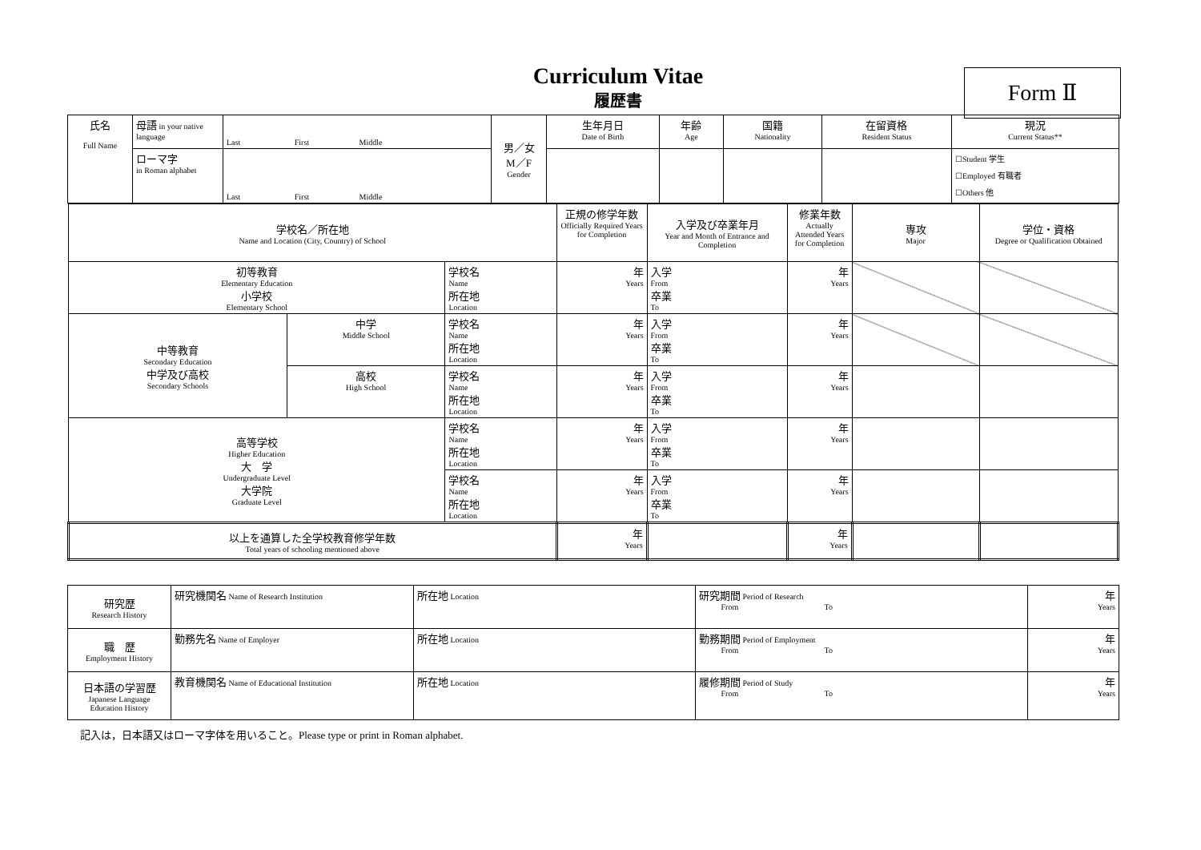Curriculum Vitae
履歴書
Form Ⅱ
| 氏名 Full Name | 母語 in your native language | Last First Middle | 男／女 M／F Gender | 生年月日 Date of Birth | 年齢 Age | 国籍 Nationality | 在留資格 Resident Status | 現況 Current Status** |
| | ローマ字 in Roman alphabet | Last First Middle | | | | | | ☐Student 学生 ☐Employed 有職者 ☐Others 他 |
| 学校名／所在地 Name and Location (City, Country) of School | | | 正規の修学年数 Officially Required Years for Completion | 入学及び卒業年月 Year and Month of Entrance and Completion | 修業年数 Actually Attended Years for Completion | 専攻 Major | 学位・資格 Degree or Qualification Obtained |
| 初等教育 Elementary Education 小学校 Elementary School | | 学校名 Name 所在地 Location | 年 Years | 入学 From 卒業 To | 年 Years | | |
| 中等教育 Secondary Education 中学及び高校 Secondary Schools | 中学 Middle School | 学校名 Name 所在地 Location | 年 Years | 入学 From 卒業 To | 年 Years | | |
| | 高校 High School | 学校名 Name 所在地 Location | 年 Years | 入学 From 卒業 To | 年 Years | | |
| 高等学校 Higher Education 大 学 Undergraduate Level 大学院 Graduate Level | | 学校名 Name 所在地 Location | 年 Years | 入学 From 卒業 To | 年 Years | | |
| | | 学校名 Name 所在地 Location | 年 Years | 入学 From 卒業 To | 年 Years | | |
| 以上を通算した全学校教育修学年数 Total years of schooling mentioned above | | | 年 Years | | 年 Years | | |
| 研究歴 Research History | 研究機関名 Name of Research Institution | 所在地 Location | 研究期間 Period of Research From To | 年 Years |
| 職 歴 Employment History | 勤務先名 Name of Employer | 所在地 Location | 勤務期間 Period of Employment From To | 年 Years |
| 日本語の学習歴 Japanese Language Education History | 教育機関名 Name of Educational Institution | 所在地 Location | 履修期間 Period of Study From To | 年 Years |
記入は，日本語又はローマ字体を用いること。Please type or print in Roman alphabet.